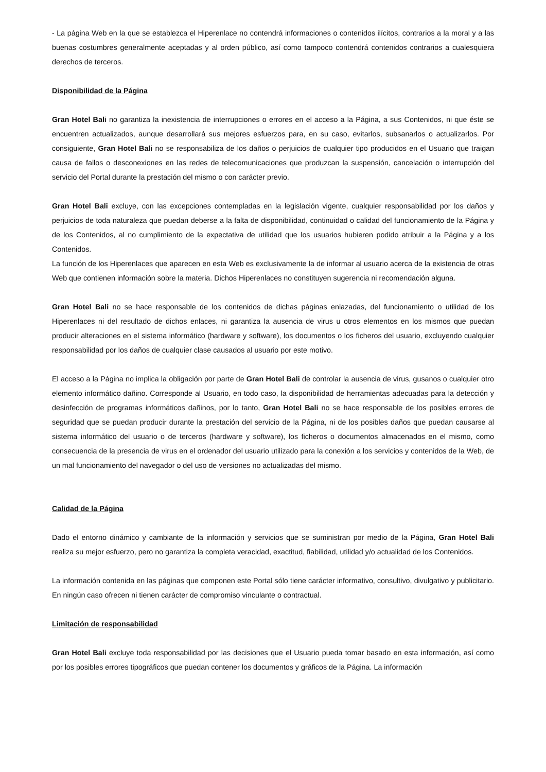- La página Web en la que se establezca el Hiperenlace no contendrá informaciones o contenidos ilícitos, contrarios a la moral y a las buenas costumbres generalmente aceptadas y al orden público, así como tampoco contendrá contenidos contrarios a cualesquiera derechos de terceros.
Disponibilidad de la Página
Gran Hotel Bali no garantiza la inexistencia de interrupciones o errores en el acceso a la Página, a sus Contenidos, ni que éste se encuentren actualizados, aunque desarrollará sus mejores esfuerzos para, en su caso, evitarlos, subsanarlos o actualizarlos. Por consiguiente, Gran Hotel Bali no se responsabiliza de los daños o perjuicios de cualquier tipo producidos en el Usuario que traigan causa de fallos o desconexiones en las redes de telecomunicaciones que produzcan la suspensión, cancelación o interrupción del servicio del Portal durante la prestación del mismo o con carácter previo.
Gran Hotel Bali excluye, con las excepciones contempladas en la legislación vigente, cualquier responsabilidad por los daños y perjuicios de toda naturaleza que puedan deberse a la falta de disponibilidad, continuidad o calidad del funcionamiento de la Página y de los Contenidos, al no cumplimiento de la expectativa de utilidad que los usuarios hubieren podido atribuir a la Página y a los Contenidos.
La función de los Hiperenlaces que aparecen en esta Web es exclusivamente la de informar al usuario acerca de la existencia de otras Web que contienen información sobre la materia. Dichos Hiperenlaces no constituyen sugerencia ni recomendación alguna.
Gran Hotel Bali no se hace responsable de los contenidos de dichas páginas enlazadas, del funcionamiento o utilidad de los Hiperenlaces ni del resultado de dichos enlaces, ni garantiza la ausencia de virus u otros elementos en los mismos que puedan producir alteraciones en el sistema informático (hardware y software), los documentos o los ficheros del usuario, excluyendo cualquier responsabilidad por los daños de cualquier clase causados al usuario por este motivo.
El acceso a la Página no implica la obligación por parte de Gran Hotel Bali de controlar la ausencia de virus, gusanos o cualquier otro elemento informático dañino. Corresponde al Usuario, en todo caso, la disponibilidad de herramientas adecuadas para la detección y desinfección de programas informáticos dañinos, por lo tanto, Gran Hotel Bali no se hace responsable de los posibles errores de seguridad que se puedan producir durante la prestación del servicio de la Página, ni de los posibles daños que puedan causarse al sistema informático del usuario o de terceros (hardware y software), los ficheros o documentos almacenados en el mismo, como consecuencia de la presencia de virus en el ordenador del usuario utilizado para la conexión a los servicios y contenidos de la Web, de un mal funcionamiento del navegador o del uso de versiones no actualizadas del mismo.
Calidad de la Página
Dado el entorno dinámico y cambiante de la información y servicios que se suministran por medio de la Página, Gran Hotel Bali realiza su mejor esfuerzo, pero no garantiza la completa veracidad, exactitud, fiabilidad, utilidad y/o actualidad de los Contenidos.
La información contenida en las páginas que componen este Portal sólo tiene carácter informativo, consultivo, divulgativo y publicitario. En ningún caso ofrecen ni tienen carácter de compromiso vinculante o contractual.
Limitación de responsabilidad
Gran Hotel Bali excluye toda responsabilidad por las decisiones que el Usuario pueda tomar basado en esta información, así como por los posibles errores tipográficos que puedan contener los documentos y gráficos de la Página. La información